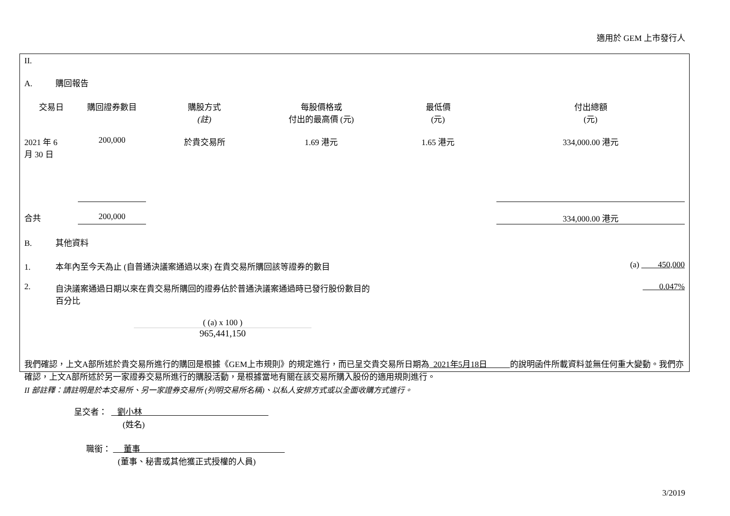適用於 GEM 上市發行人
II.
A. 購回報告
| 交易日 | 購回證券數目 | 購股方式 (註) | 每股價格或 付出的最高價 (元) | 最低價 (元) | 付出總額 (元) |
| --- | --- | --- | --- | --- | --- |
| 2021 年 6 月 30 日 | 200,000 | 於貴交易所 | 1.69 港元 | 1.65 港元 | 334,000.00 港元 |
| 合共 | 200,000 | | | | 334,000.00 港元 |
B. 其他資料
1. 本年內至今天為止 (自普通決議案通過以來) 在貴交易所購回該等證券的數目 (a) 450,000
2. 自決議案通過日期以來在貴交易所購回的證券佔於普通決議案通過時已發行股份數目的
百分比 0.047%
( (a) x 100 )
965,441,150
我們確認，上文A部所述於貴交易所進行的購回是根據《GEM上市規則》的規定進行，而已呈交貴交易所日期為 2021年5月18日 的說明函件所載資料並無任何重大變動。我們亦確認，上文A部所述於另一家證券交易所進行的購股活動，是根據當地有關在該交易所購入股份的適用規則進行。
II 部註釋：請註明是於本交易所、另一家證券交易所 (列明交易所名稱)、以私人安排方式或以全面收購方式進行。
呈交者： 劉小林
(姓名)
職銜： 董事
(董事、秘書或其他獲正式授權的人員)
3/2019